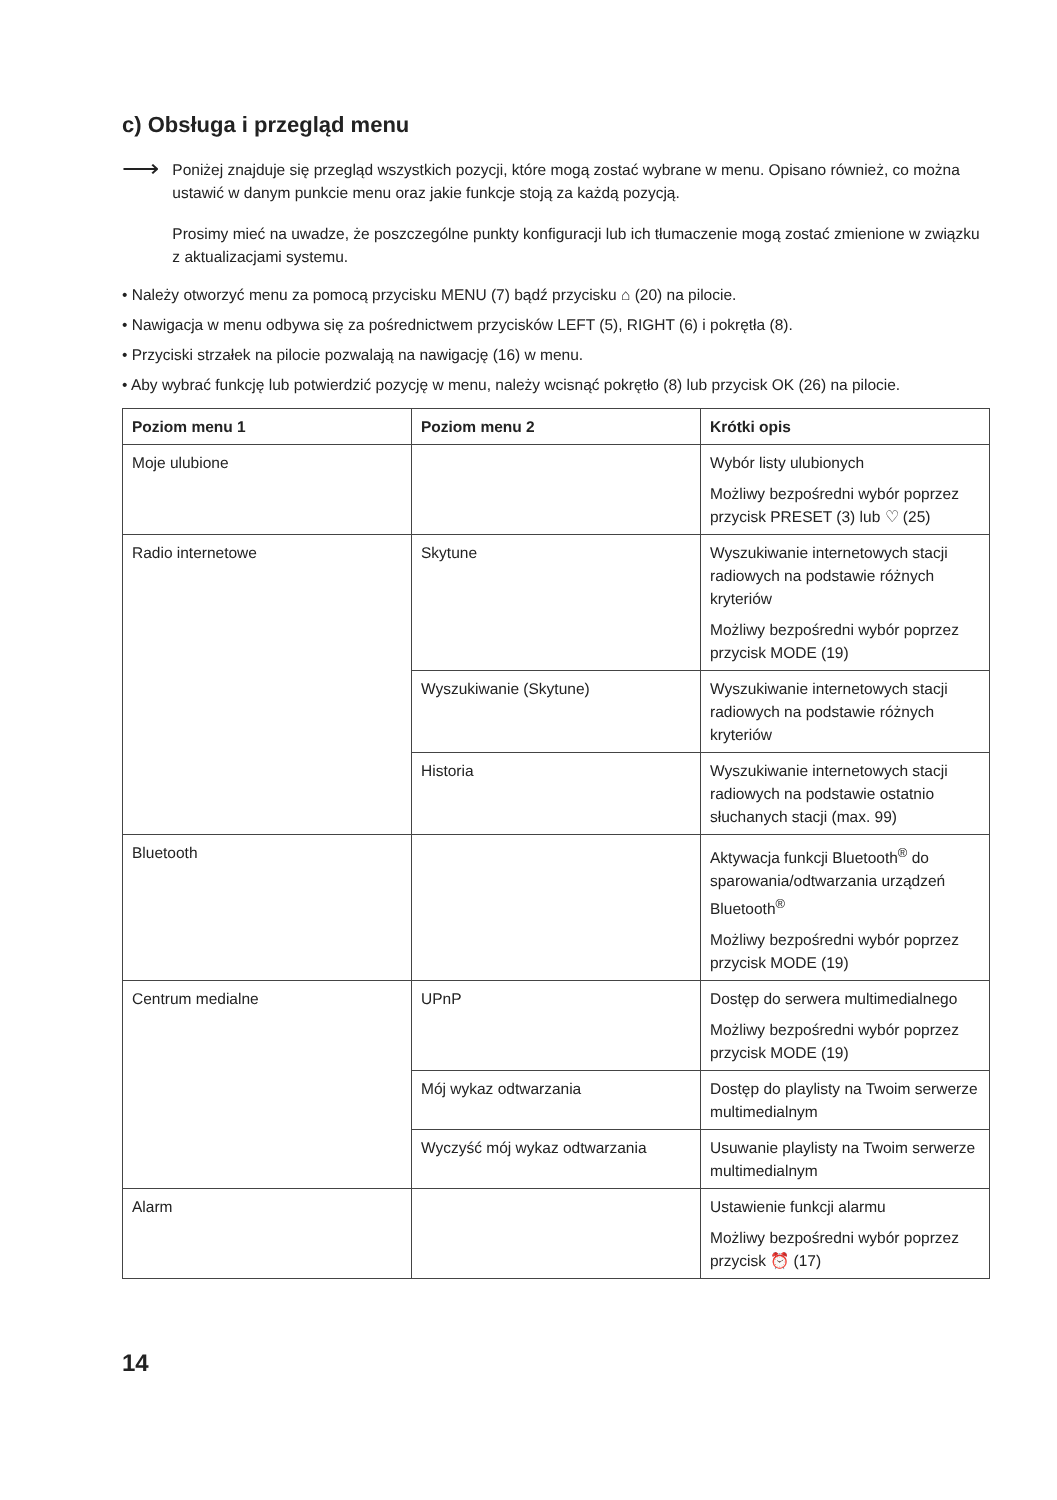c) Obsługa i przegląd menu
⟶
Poniżej znajduje się przegląd wszystkich pozycji, które mogą zostać wybrane w menu. Opisano również, co można ustawić w danym punkcie menu oraz jakie funkcje stoją za każdą pozycją.
Prosimy mieć na uwadze, że poszczególne punkty konfiguracji lub ich tłumaczenie mogą zostać zmienione w związku z aktualizacjami systemu.
• Należy otworzyć menu za pomocą przycisku MENU (7) bądź przycisku ⌂ (20) na pilocie.
• Nawigacja w menu odbywa się za pośrednictwem przycisków LEFT (5), RIGHT (6) i pokrętła (8).
• Przyciski strzałek na pilocie pozwalają na nawigację (16) w menu.
• Aby wybrać funkcję lub potwierdzić pozycję w menu, należy wcisnąć pokrętło (8) lub przycisk OK (26) na pilocie.
| Poziom menu 1 | Poziom menu 2 | Krótki opis |
| --- | --- | --- |
| Moje ulubione | | Wybór listy ulubionych Możliwy bezpośredni wybór poprzez przycisk PRESET (3) lub ♡ (25) |
| Radio internetowe | Skytune | Wyszukiwanie internetowych stacji radiowych na podstawie różnych kryteriów Możliwy bezpośredni wybór poprzez przycisk MODE (19) |
| | Wyszukiwanie (Skytune) | Wyszukiwanie internetowych stacji radiowych na podstawie różnych kryteriów |
| | Historia | Wyszukiwanie internetowych stacji radiowych na podstawie ostatnio słuchanych stacji (max. 99) |
| Bluetooth | | Aktywacja funkcji Bluetooth<sup>®</sup> do sparowania/odtwarzania urządzeń Bluetooth<sup>®</sup> Możliwy bezpośredni wybór poprzez przycisk MODE (19) |
| Centrum medialne | UPnP | Dostęp do serwera multimedialnego Możliwy bezpośredni wybór poprzez przycisk MODE (19) |
| | Mój wykaz odtwarzania | Dostęp do playlisty na Twoim serwerze multimedialnym |
| | Wyczyść mój wykaz odtwarzania | Usuwanie playlisty na Twoim serwerze multimedialnym |
| Alarm | | Ustawienie funkcji alarmu Możliwy bezpośredni wybór poprzez przycisk ⏰ (17) |
14